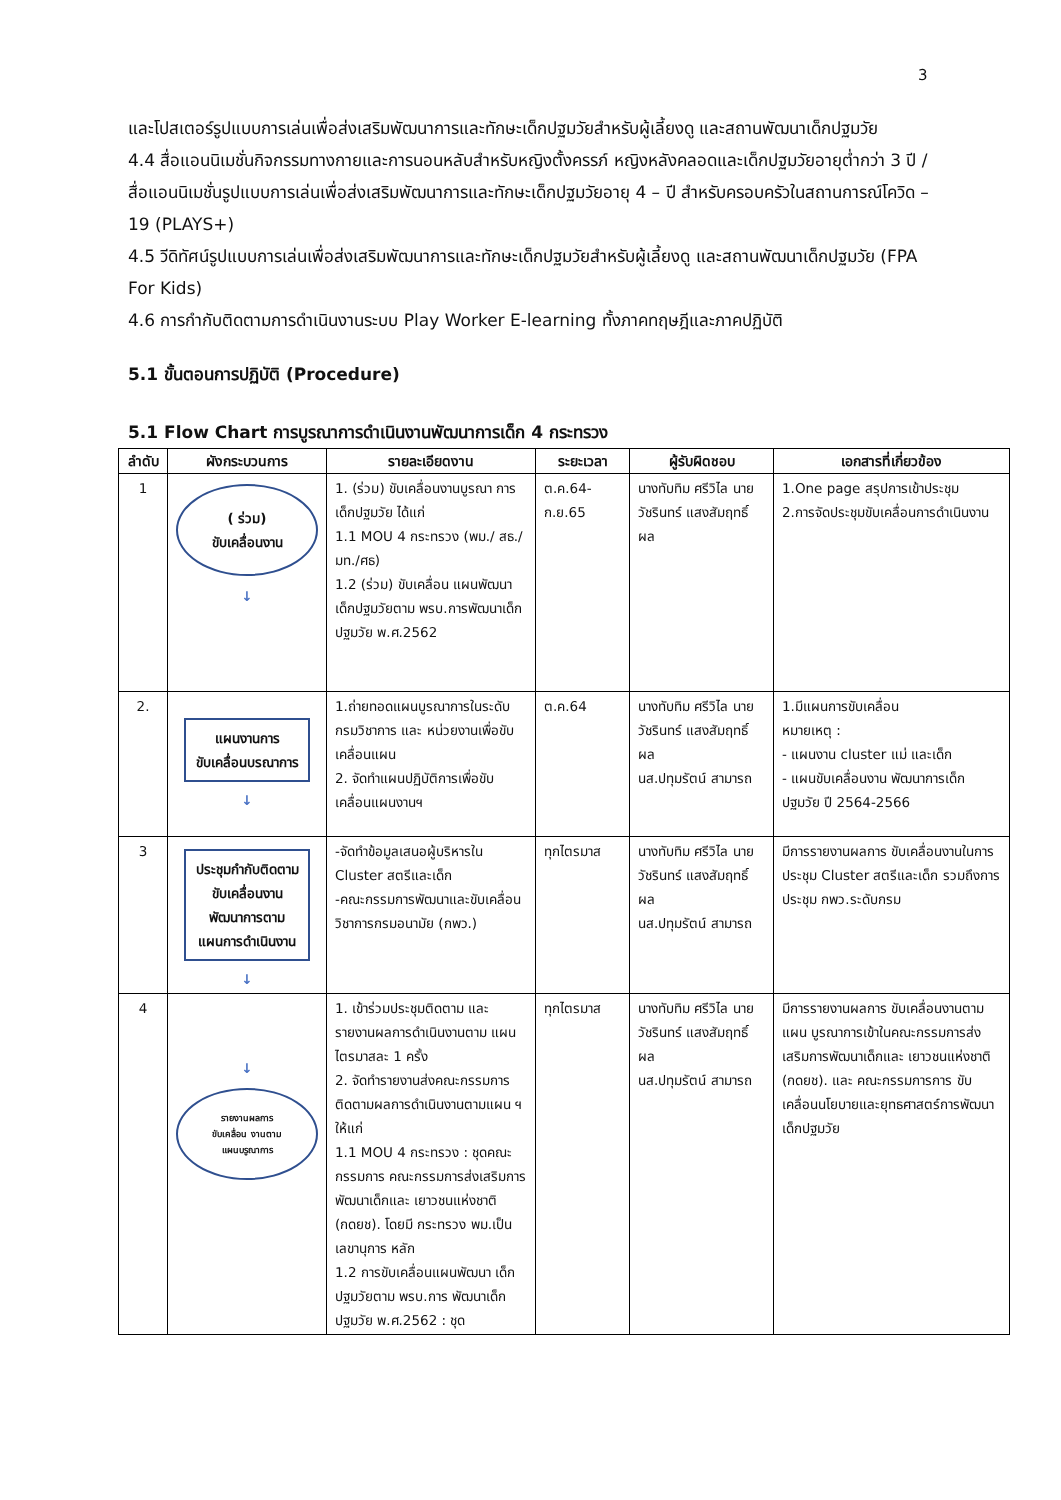3
และโปสเตอร์รูปแบบการเล่นเพื่อส่งเสริมพัฒนาการและทักษะเด็กปฐมวัยสำหรับผู้เลี้ยงดู และสถานพัฒนาเด็กปฐมวัย
4.4 สื่อแอนนิเมชั่นกิจกรรมทางกายและการนอนหลับสำหรับหญิงตั้งครรภ์ หญิงหลังคลอดและเด็กปฐมวัยอายุต่ำกว่า 3 ปี /สื่อแอนนิเมชั่นรูปแบบการเล่นเพื่อส่งเสริมพัฒนาการและทักษะเด็กปฐมวัยอายุ 4 – ปี สำหรับครอบครัวในสถานการณ์โควิด – 19 (PLAYS+)
4.5 วีดิทัศน์รูปแบบการเล่นเพื่อส่งเสริมพัฒนาการและทักษะเด็กปฐมวัยสำหรับผู้เลี้ยงดู และสถานพัฒนาเด็กปฐมวัย (FPA For Kids)
4.6 การกำกับติดตามการดำเนินงานระบบ Play Worker E-learning ทั้งภาคทฤษฎีและภาคปฏิบัติ
5.1 ขั้นตอนการปฏิบัติ (Procedure)
5.1 Flow Chart การบูรณาการดำเนินงานพัฒนาการเด็ก 4 กระทรวง
| ลำดับ | ผังกระบวนการ | รายละเอียดงาน | ระยะเวลา | ผู้รับผิดชอบ | เอกสารที่เกี่ยวข้อง |
| --- | --- | --- | --- | --- | --- |
| 1 | ( ร่วม) ขับเคลื่อนงาน ↓ | 1. (ร่วม) ขับเคลื่อนงานบูรณา การเด็กปฐมวัย ได้แก่ 1.1 MOU 4 กระทรวง (พม./ สธ./ มท./ศธ) 1.2 (ร่วม) ขับเคลื่อน แผนพัฒนาเด็กปฐมวัยตาม พรบ.การพัฒนาเด็กปฐมวัย พ.ศ.2562 | ต.ค.64-ก.ย.65 | นางทับทิม ศรีวิไล นายวัชรินทร์ แสงสัมฤทธิ์ผล | 1.One page สรุปการเข้าประชุม 2.การจัดประชุมขับเคลื่อนการดำเนินงาน |
| 2. | แผนงานการ ขับเคลื่อนบรณาการ ↓ | 1.ถ่ายทอดแผนบูรณาการในระดับกรมวิชาการ และ หน่วยงานเพื่อขับเคลื่อนแผน 2. จัดทำแผนปฏิบัติการเพื่อขับเคลื่อนแผนงานฯ | ต.ค.64 | นางทับทิม ศรีวิไล นายวัชรินทร์ แสงสัมฤทธิ์ผล นส.ปทุมรัตน์ สามารถ | 1.มีแผนการขับเคลื่อน หมายเหตุ : - แผนงาน cluster แม่ และเด็ก - แผนขับเคลื่อนงาน พัฒนาการเด็กปฐมวัย ปี 2564-2566 |
| 3 | ประชุมกำกับติดตาม ขับเคลื่อนงาน พัฒนาการตาม แผนการดำเนินงาน ↓ | -จัดทำข้อมูลเสนอผู้บริหารใน Cluster สตรีและเด็ก -คณะกรรมการพัฒนาและขับเคลื่อนวิชาการกรมอนามัย (กพว.) | ทุกไตรมาส | นางทับทิม ศรีวิไล นายวัชรินทร์ แสงสัมฤทธิ์ผล นส.ปทุมรัตน์ สามารถ | มีการรายงานผลการ ขับเคลื่อนงานในการ ประชุม Cluster สตรีและเด็ก รวมถึงการ ประชุม กพว.ระดับกรม |
| 4 | ↓ รายงานผลการ ขับเคลื่อน งานตาม แผนบรูณาการ | 1. เข้าร่วมประชุมติดตาม และรายงานผลการดำเนินงานตาม แผนไตรมาสละ 1 ครั้ง 2. จัดทำรายงานส่งคณะกรรมการติดตามผลการดำเนินงานตามแผน ฯ ให้แก่ 1.1 MOU 4 กระทรวง : ชุดคณะกรรมการ คณะกรรมการส่งเสริมการพัฒนาเด็กและ เยาวชนแห่งชาติ (กดยช). โดยมี กระทรวง พม.เป็นเลขานุการ หลัก 1.2 การขับเคลื่อนแผนพัฒนา เด็กปฐมวัยตาม พรบ.การ พัฒนาเด็กปฐมวัย พ.ศ.2562 : ชุด | ทุกไตรมาส | นางทับทิม ศรีวิไล นายวัชรินทร์ แสงสัมฤทธิ์ผล นส.ปทุมรัตน์ สามารถ | มีการรายงานผลการ ขับเคลื่อนงานตามแผน บูรณาการเข้าในคณะกรรมการส่งเสริมการพัฒนาเด็กและ เยาวชนแห่งชาติ (กดยช). และ คณะกรรมการการ ขับเคลื่อนนโยบายและยุทธศาสตร์การพัฒนา เด็กปฐมวัย |